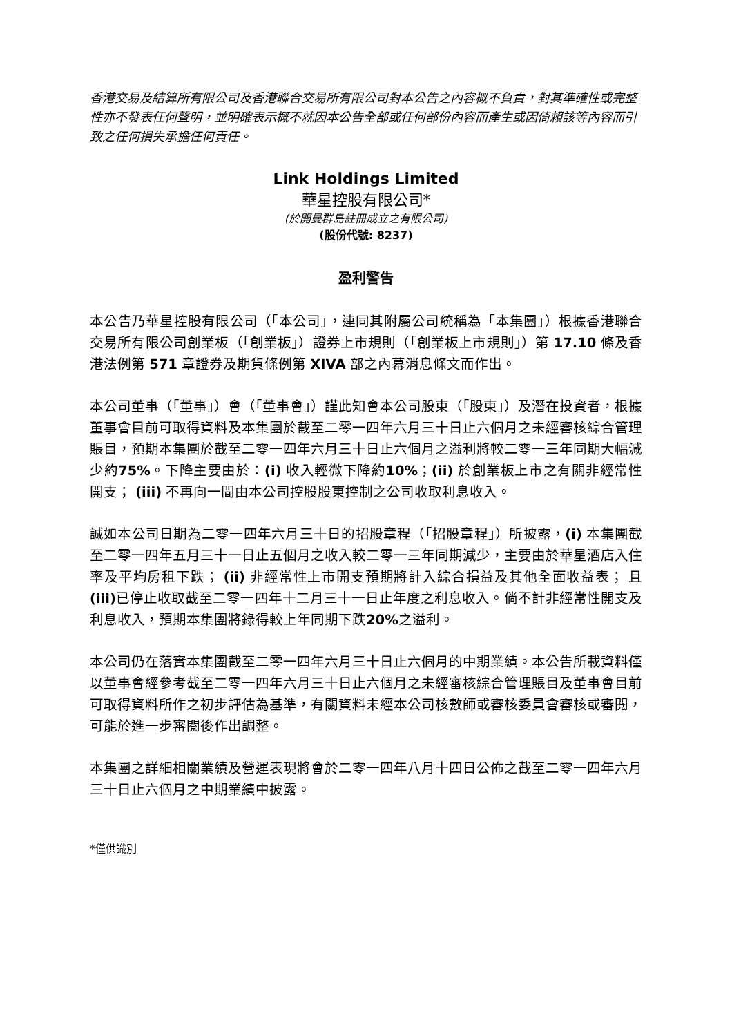香港交易及結算所有限公司及香港聯合交易所有限公司對本公告之內容概不負責，對其準確性或完整性亦不發表任何聲明，並明確表示概不就因本公告全部或任何部份內容而產生或因倚賴該等內容而引致之任何損失承擔任何責任。
Link Holdings Limited
華星控股有限公司*
(於開曼群島註冊成立之有限公司)
(股份代號: 8237)
盈利警告
本公告乃華星控股有限公司（「本公司」，連同其附屬公司統稱為「本集團」）根據香港聯合交易所有限公司創業板（「創業板」）證券上市規則（「創業板上市規則」）第 17.10 條及香港法例第 571 章證券及期貨條例第 XIVA 部之內幕消息條文而作出。
本公司董事（「董事」）會（「董事會」）謹此知會本公司股東（「股東」）及潛在投資者，根據董事會目前可取得資料及本集團於截至二零一四年六月三十日止六個月之未經審核綜合管理賬目，預期本集團於截至二零一四年六月三十日止六個月之溢利將較二零一三年同期大幅減少約75%。下降主要由於：(i) 收入輕微下降約10%；(ii) 於創業板上市之有關非經常性開支； (iii) 不再向一間由本公司控股股東控制之公司收取利息收入。
誠如本公司日期為二零一四年六月三十日的招股章程（「招股章程」）所披露，(i) 本集團截至二零一四年五月三十一日止五個月之收入較二零一三年同期減少，主要由於華星酒店入住率及平均房租下跌； (ii) 非經常性上市開支預期將計入綜合損益及其他全面收益表； 且(iii) 已停止收取截至二零一四年十二月三十一日止年度之利息收入。倘不計非經常性開支及利息收入，預期本集團將錄得較上年同期下跌20% 之溢利。
本公司仍在落實本集團截至二零一四年六月三十日止六個月的中期業績。本公告所載資料僅以董事會經參考截至二零一四年六月三十日止六個月之未經審核綜合管理賬目及董事會目前可取得資料所作之初步評估為基準，有關資料未經本公司核數師或審核委員會審核或審閱，可能於進一步審閱後作出調整。
本集團之詳細相關業績及營運表現將會於二零一四年八月十四日公佈之截至二零一四年六月三十日止六個月之中期業績中披露。
*僅供識別